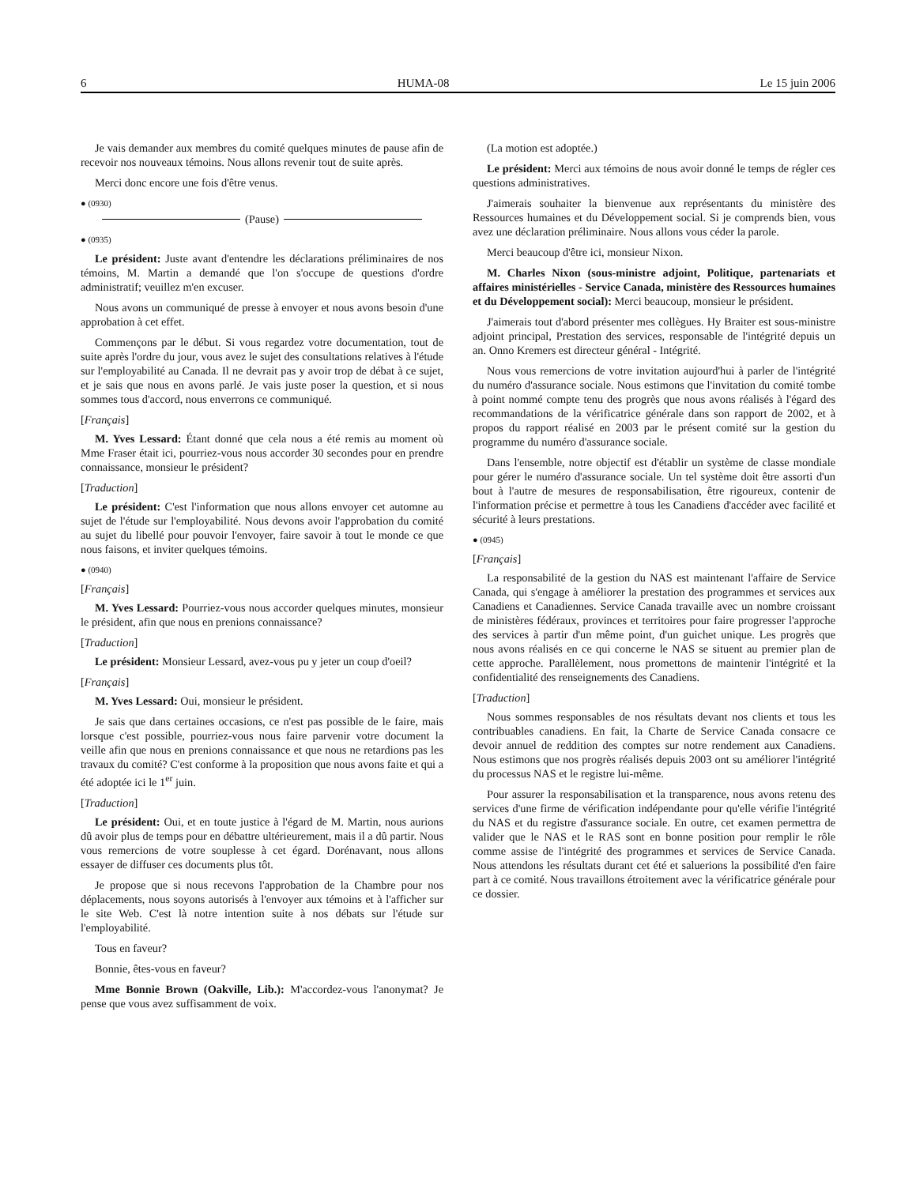6 HUMA-08 Le 15 juin 2006
Je vais demander aux membres du comité quelques minutes de pause afin de recevoir nos nouveaux témoins. Nous allons revenir tout de suite après.
Merci donc encore une fois d'être venus.
● (0930)
(Pause)
● (0935)
Le président: Juste avant d'entendre les déclarations préliminaires de nos témoins, M. Martin a demandé que l'on s'occupe de questions d'ordre administratif; veuillez m'en excuser.
Nous avons un communiqué de presse à envoyer et nous avons besoin d'une approbation à cet effet.
Commençons par le début. Si vous regardez votre documentation, tout de suite après l'ordre du jour, vous avez le sujet des consultations relatives à l'étude sur l'employabilité au Canada. Il ne devrait pas y avoir trop de débat à ce sujet, et je sais que nous en avons parlé. Je vais juste poser la question, et si nous sommes tous d'accord, nous enverrons ce communiqué.
[Français]
M. Yves Lessard: Étant donné que cela nous a été remis au moment où Mme Fraser était ici, pourriez-vous nous accorder 30 secondes pour en prendre connaissance, monsieur le président?
[Traduction]
Le président: C'est l'information que nous allons envoyer cet automne au sujet de l'étude sur l'employabilité. Nous devons avoir l'approbation du comité au sujet du libellé pour pouvoir l'envoyer, faire savoir à tout le monde ce que nous faisons, et inviter quelques témoins.
● (0940)
[Français]
M. Yves Lessard: Pourriez-vous nous accorder quelques minutes, monsieur le président, afin que nous en prenions connaissance?
[Traduction]
Le président: Monsieur Lessard, avez-vous pu y jeter un coup d'oeil?
[Français]
M. Yves Lessard: Oui, monsieur le président.
Je sais que dans certaines occasions, ce n'est pas possible de le faire, mais lorsque c'est possible, pourriez-vous nous faire parvenir votre document la veille afin que nous en prenions connaissance et que nous ne retardions pas les travaux du comité? C'est conforme à la proposition que nous avons faite et qui a été adoptée ici le 1<sup>er</sup> juin.
[Traduction]
Le président: Oui, et en toute justice à l'égard de M. Martin, nous aurions dû avoir plus de temps pour en débattre ultérieurement, mais il a dû partir. Nous vous remercions de votre souplesse à cet égard. Dorénavant, nous allons essayer de diffuser ces documents plus tôt.
Je propose que si nous recevons l'approbation de la Chambre pour nos déplacements, nous soyons autorisés à l'envoyer aux témoins et à l'afficher sur le site Web. C'est là notre intention suite à nos débats sur l'étude sur l'employabilité.
Tous en faveur?
Bonnie, êtes-vous en faveur?
Mme Bonnie Brown (Oakville, Lib.): M'accordez-vous l'anonymat? Je pense que vous avez suffisamment de voix.
(La motion est adoptée.)
Le président: Merci aux témoins de nous avoir donné le temps de régler ces questions administratives.
J'aimerais souhaiter la bienvenue aux représentants du ministère des Ressources humaines et du Développement social. Si je comprends bien, vous avez une déclaration préliminaire. Nous allons vous céder la parole.
Merci beaucoup d'être ici, monsieur Nixon.
M. Charles Nixon (sous-ministre adjoint, Politique, partenariats et affaires ministérielles - Service Canada, ministère des Ressources humaines et du Développement social): Merci beaucoup, monsieur le président.
J'aimerais tout d'abord présenter mes collègues. Hy Braiter est sous-ministre adjoint principal, Prestation des services, responsable de l'intégrité depuis un an. Onno Kremers est directeur général - Intégrité.
Nous vous remercions de votre invitation aujourd'hui à parler de l'intégrité du numéro d'assurance sociale. Nous estimons que l'invitation du comité tombe à point nommé compte tenu des progrès que nous avons réalisés à l'égard des recommandations de la vérificatrice générale dans son rapport de 2002, et à propos du rapport réalisé en 2003 par le présent comité sur la gestion du programme du numéro d'assurance sociale.
Dans l'ensemble, notre objectif est d'établir un système de classe mondiale pour gérer le numéro d'assurance sociale. Un tel système doit être assorti d'un bout à l'autre de mesures de responsabilisation, être rigoureux, contenir de l'information précise et permettre à tous les Canadiens d'accéder avec facilité et sécurité à leurs prestations.
● (0945)
[Français]
La responsabilité de la gestion du NAS est maintenant l'affaire de Service Canada, qui s'engage à améliorer la prestation des programmes et services aux Canadiens et Canadiennes. Service Canada travaille avec un nombre croissant de ministères fédéraux, provinces et territoires pour faire progresser l'approche des services à partir d'un même point, d'un guichet unique. Les progrès que nous avons réalisés en ce qui concerne le NAS se situent au premier plan de cette approche. Parallèlement, nous promettons de maintenir l'intégrité et la confidentialité des renseignements des Canadiens.
[Traduction]
Nous sommes responsables de nos résultats devant nos clients et tous les contribuables canadiens. En fait, la Charte de Service Canada consacre ce devoir annuel de reddition des comptes sur notre rendement aux Canadiens. Nous estimons que nos progrès réalisés depuis 2003 ont su améliorer l'intégrité du processus NAS et le registre lui-même.
Pour assurer la responsabilisation et la transparence, nous avons retenu des services d'une firme de vérification indépendante pour qu'elle vérifie l'intégrité du NAS et du registre d'assurance sociale. En outre, cet examen permettra de valider que le NAS et le RAS sont en bonne position pour remplir le rôle comme assise de l'intégrité des programmes et services de Service Canada. Nous attendons les résultats durant cet été et saluerions la possibilité d'en faire part à ce comité. Nous travaillons étroitement avec la vérificatrice générale pour ce dossier.